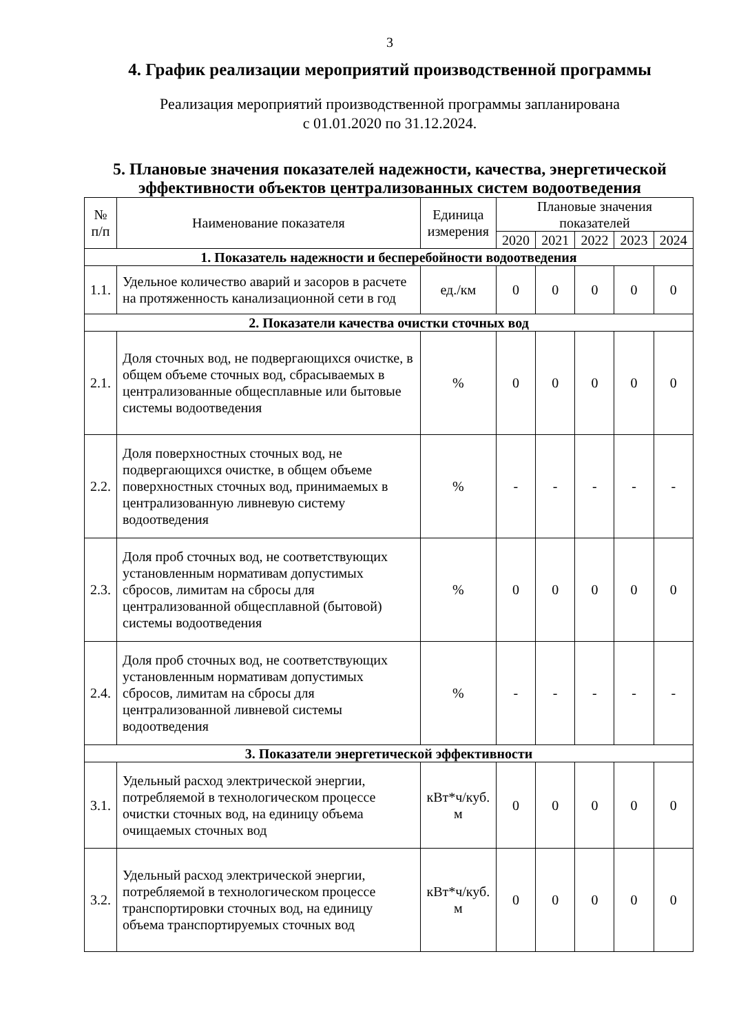3
4. График реализации мероприятий производственной программы
Реализация мероприятий производственной программы запланирована
с 01.01.2020 по 31.12.2024.
5. Плановые значения показателей надежности, качества, энергетической эффективности объектов централизованных систем водоотведения
| № п/п | Наименование показателя | Единица измерения | Плановые значения показателей | | | | |
| --- | --- | --- | --- | --- | --- | --- | --- |
| | | | 2020 | 2021 | 2022 | 2023 | 2024 |
| 1. Показатель надежности и бесперебойности водоотведения | | | | | | | |
| 1.1. | Удельное количество аварий и засоров в расчете на протяженность канализационной сети в год | ед./км | 0 | 0 | 0 | 0 | 0 |
| 2. Показатели качества очистки сточных вод | | | | | | | |
| 2.1. | Доля сточных вод, не подвергающихся очистке, в общем объеме сточных вод, сбрасываемых в централизованные общесплавные или бытовые системы водоотведения | % | 0 | 0 | 0 | 0 | 0 |
| 2.2. | Доля поверхностных сточных вод, не подвергающихся очистке, в общем объеме поверхностных сточных вод, принимаемых в централизованную ливневую систему водоотведения | % | - | - | - | - | - |
| 2.3. | Доля проб сточных вод, не соответствующих установленным нормативам допустимых сбросов, лимитам на сбросы для централизованной общесплавной (бытовой) системы водоотведения | % | 0 | 0 | 0 | 0 | 0 |
| 2.4. | Доля проб сточных вод, не соответствующих установленным нормативам допустимых сбросов, лимитам на сбросы для централизованной ливневой системы водоотведения | % | - | - | - | - | - |
| 3. Показатели энергетической эффективности | | | | | | | |
| 3.1. | Удельный расход электрической энергии, потребляемой в технологическом процессе очистки сточных вод, на единицу объема очищаемых сточных вод | кВт*ч/куб. м | 0 | 0 | 0 | 0 | 0 |
| 3.2. | Удельный расход электрической энергии, потребляемой в технологическом процессе транспортировки сточных вод, на единицу объема транспортируемых сточных вод | кВт*ч/куб. м | 0 | 0 | 0 | 0 | 0 |